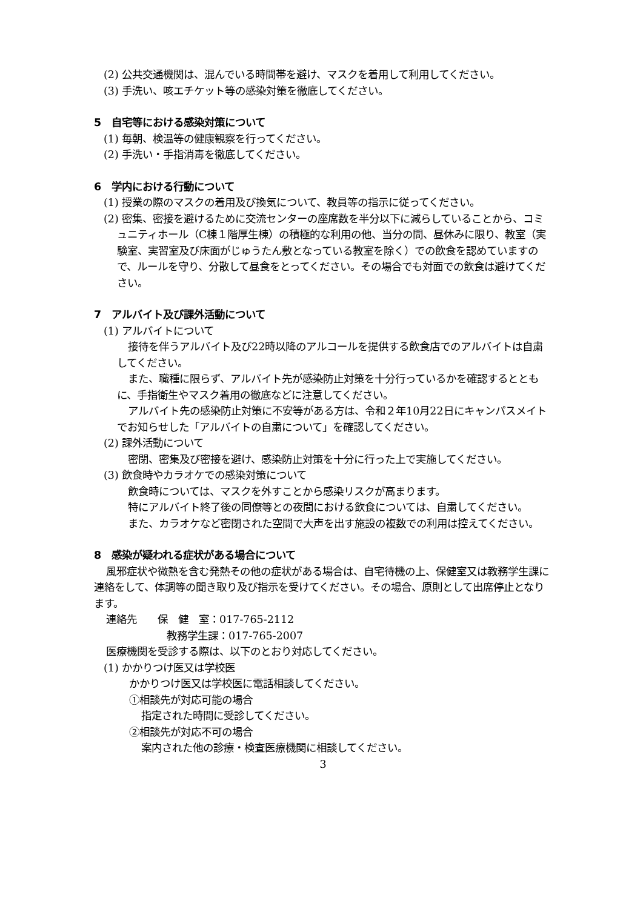(2) 公共交通機関は、混んでいる時間帯を避け、マスクを着用して利用してください。
(3) 手洗い、咳エチケット等の感染対策を徹底してください。
5　自宅等における感染対策について
(1) 毎朝、検温等の健康観察を行ってください。
(2) 手洗い・手指消毒を徹底してください。
6　学内における行動について
(1) 授業の際のマスクの着用及び換気について、教員等の指示に従ってください。
(2) 密集、密接を避けるために交流センターの座席数を半分以下に減らしていることから、コミュニティホール（C棟１階厚生棟）の積極的な利用の他、当分の間、昼休みに限り、教室（実験室、実習室及び床面がじゅうたん敷となっている教室を除く）での飲食を認めていますので、ルールを守り、分散して昼食をとってください。その場合でも対面での飲食は避けてください。
7　アルバイト及び課外活動について
(1) アルバイトについて
接待を伴うアルバイト及び22時以降のアルコールを提供する飲食店でのアルバイトは自粛してください。
また、職種に限らず、アルバイト先が感染防止対策を十分行っているかを確認するとともに、手指衛生やマスク着用の徹底などに注意してください。
アルバイト先の感染防止対策に不安等がある方は、令和２年10月22日にキャンパスメイトでお知らせした「アルバイトの自粛について」を確認してください。
(2) 課外活動について
密閉、密集及び密接を避け、感染防止対策を十分に行った上で実施してください。
(3) 飲食時やカラオケでの感染対策について
飲食時については、マスクを外すことから感染リスクが高まります。
特にアルバイト終了後の同僚等との夜間における飲食については、自粛してください。
また、カラオケなど密閉された空間で大声を出す施設の複数での利用は控えてください。
8　感染が疑われる症状がある場合について
風邪症状や微熱を含む発熱その他の症状がある場合は、自宅待機の上、保健室又は教務学生課に連絡をして、体調等の聞き取り及び指示を受けてください。その場合、原則として出席停止となります。
連絡先　　保　健　室：017-765-2112
教務学生課：017-765-2007
医療機関を受診する際は、以下のとおり対応してください。
(1) かかりつけ医又は学校医
かかりつけ医又は学校医に電話相談してください。
①相談先が対応可能の場合
指定された時間に受診してください。
②相談先が対応不可の場合
案内された他の診療・検査医療機関に相談してください。
3